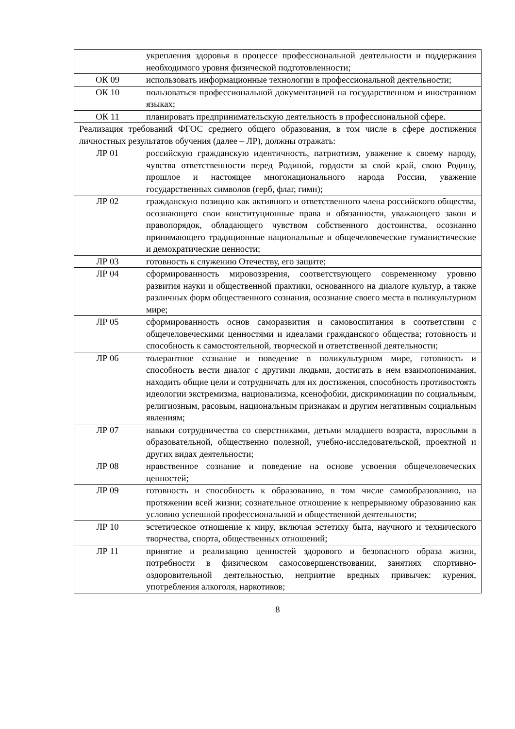| | укрепления здоровья в процессе профессиональной деятельности и поддержания необходимого уровня физической подготовленности; |
| ОК 09 | использовать информационные технологии в профессиональной деятельности; |
| ОК 10 | пользоваться профессиональной документацией на государственном и иностранном языках; |
| ОК 11 | планировать предпринимательскую деятельность в профессиональной сфере. |
| Реализация требований ФГОС среднего общего образования, в том числе в сфере достижения личностных результатов обучения (далее – ЛР), должны отражать: | |
| ЛР 01 | российскую гражданскую идентичность, патриотизм, уважение к своему народу, чувства ответственности перед Родиной, гордости за свой край, свою Родину, прошлое и настоящее многонационального народа России, уважение государственных символов (герб, флаг, гимн); |
| ЛР 02 | гражданскую позицию как активного и ответственного члена российского общества, осознающего свои конституционные права и обязанности, уважающего закон и правопорядок, обладающего чувством собственного достоинства, осознанно принимающего традиционные национальные и общечеловеческие гуманистические и демократические ценности; |
| ЛР 03 | готовность к служению Отечеству, его защите; |
| ЛР 04 | сформированность мировоззрения, соответствующего современному уровню развития науки и общественной практики, основанного на диалоге культур, а также различных форм общественного сознания, осознание своего места в поликультурном мире; |
| ЛР 05 | сформированность основ саморазвития и самовоспитания в соответствии с общечеловеческими ценностями и идеалами гражданского общества; готовность и способность к самостоятельной, творческой и ответственной деятельности; |
| ЛР 06 | толерантное сознание и поведение в поликультурном мире, готовность и способность вести диалог с другими людьми, достигать в нем взаимопонимания, находить общие цели и сотрудничать для их достижения, способность противостоять идеологии экстремизма, национализма, ксенофобии, дискриминации по социальным, религиозным, расовым, национальным признакам и другим негативным социальным явлениям; |
| ЛР 07 | навыки сотрудничества со сверстниками, детьми младшего возраста, взрослыми в образовательной, общественно полезной, учебно-исследовательской, проектной и других видах деятельности; |
| ЛР 08 | нравственное сознание и поведение на основе усвоения общечеловеческих ценностей; |
| ЛР 09 | готовность и способность к образованию, в том числе самообразованию, на протяжении всей жизни; сознательное отношение к непрерывному образованию как условию успешной профессиональной и общественной деятельности; |
| ЛР 10 | эстетическое отношение к миру, включая эстетику быта, научного и технического творчества, спорта, общественных отношений; |
| ЛР 11 | принятие и реализацию ценностей здорового и безопасного образа жизни, потребности в физическом самосовершенствовании, занятиях спортивно-оздоровительной деятельностью, неприятие вредных привычек: курения, употребления алкоголя, наркотиков; |
8